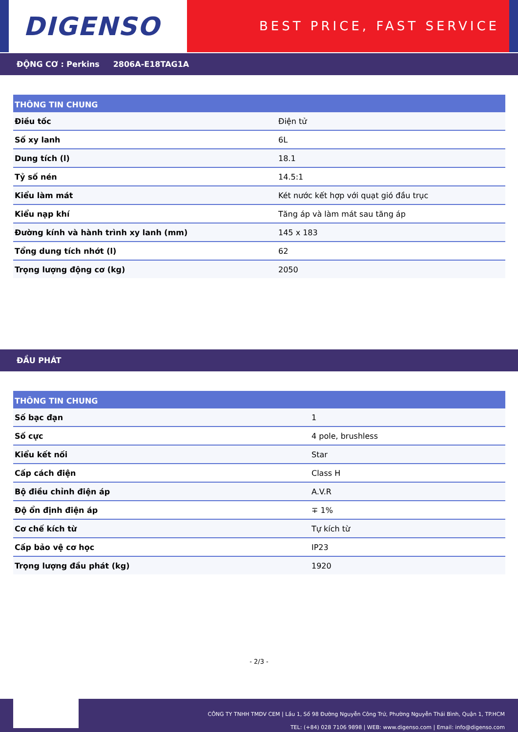DIGENSO
BEST PRICE, FAST SERVICE
ĐỘNG CƠ : Perkins 2806A-E18TAG1A
| THÔNG TIN CHUNG | |
| --- | --- |
| Điều tốc | Điện tử |
| Số xy lanh | 6L |
| Dung tích (l) | 18.1 |
| Tỷ số nén | 14.5:1 |
| Kiểu làm mát | Két nước kết hợp với quạt gió đầu trục |
| Kiểu nạp khí | Tăng áp và làm mát sau tăng áp |
| Đường kính và hành trình xy lanh (mm) | 145 x 183 |
| Tổng dung tích nhớt (l) | 62 |
| Trọng lượng động cơ (kg) | 2050 |
ĐẦU PHÁT
| THÔNG TIN CHUNG | |
| --- | --- |
| Số bạc đạn | 1 |
| Số cực | 4 pole, brushless |
| Kiểu kết nối | Star |
| Cấp cách điện | Class H |
| Bộ điều chỉnh điện áp | A.V.R |
| Độ ổn định điện áp | ∓ 1% |
| Cơ chế kích từ | Tự kích từ |
| Cấp bảo vệ cơ học | IP23 |
| Trọng lượng đầu phát (kg) | 1920 |
- 2/3 -
CÔNG TY TNHH TMDV CEM | Lầu 1, Số 98 Đường Nguyễn Công Trứ, Phường Nguyễn Thái Bình, Quận 1, TP.HCM
TEL: (+84) 028 7106 9898 | WEB: www.digenso.com | Email: info@digenso.com